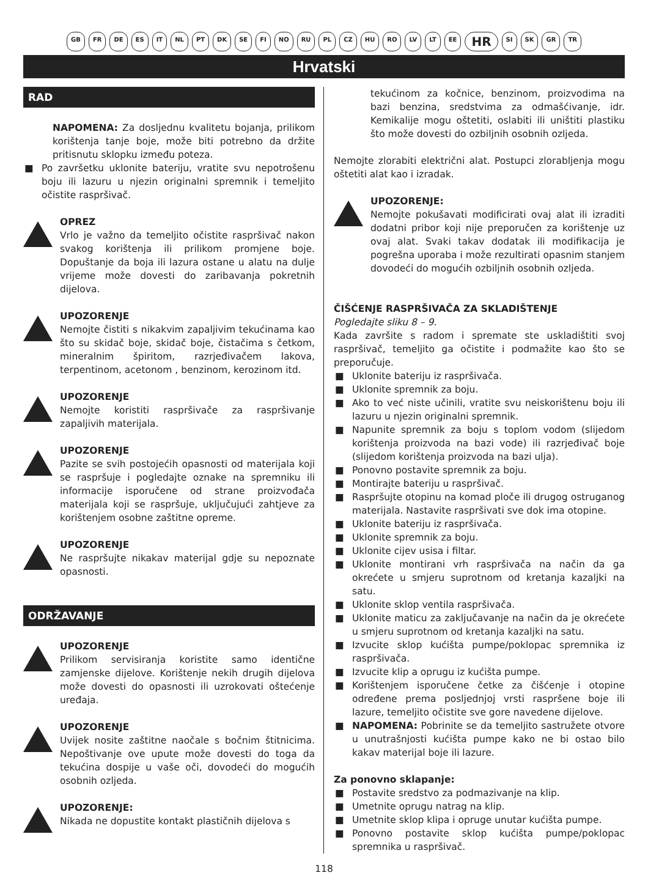GB FR DE ES IT NL PT DK SE FI NO RU PL CZ HU RO LV LT EE HR SI SK GR TR
Hrvatski
RAD
NAPOMENA: Za dosljednu kvalitetu bojanja, prilikom korištenja tanje boje, može biti potrebno da držite pritisnutu sklopku između poteza.
■ Po završetku uklonite bateriju, vratite svu nepotrošenu boju ili lazuru u njezin originalni spremnik i temeljito očistite raspršivač.
OPREZ
Vrlo je važno da temeljito očistite raspršivač nakon svakog korištenja ili prilikom promjene boje. Dopuštanje da boja ili lazura ostane u alatu na dulje vrijeme može dovesti do zaribavanja pokretnih dijelova.
UPOZORENJE
Nemojte čistiti s nikakvim zapaljivim tekućinama kao što su skidač boje, skidač boje, čistačima s četkom, mineralnim špiritom, razrjeđivačem lakova, terpentinom, acetonom , benzinom, kerozinom itd.
UPOZORENJE
Nemojte koristiti raspršivače za raspršivanje zapaljivih materijala.
UPOZORENJE
Pazite se svih postojećih opasnosti od materijala koji se raspršuje i pogledajte oznake na spremniku ili informacije isporučene od strane proizvođača materijala koji se raspršuje, uključujući zahtjeve za korištenjem osobne zaštitne opreme.
UPOZORENJE
Ne raspršujte nikakav materijal gdje su nepoznate opasnosti.
ODRŽAVANJE
UPOZORENJE
Prilikom servisiranja koristite samo identične zamjenske dijelove. Korištenje nekih drugih dijelova može dovesti do opasnosti ili uzrokovati oštećenje uređaja.
UPOZORENJE
Uvijek nosite zaštitne naočale s bočnim štitnicima. Nepoštivanje ove upute može dovesti do toga da tekućina dospije u vaše oči, dovodeći do mogućih osobnih ozljeda.
UPOZORENJE:
Nikada ne dopustite kontakt plastičnih dijelova s
tekućinom za kočnice, benzinom, proizvodima na bazi benzina, sredstvima za odmašćivanje, idr. Kemikalije mogu oštetiti, oslabiti ili uništiti plastiku što može dovesti do ozbiljnih osobnih ozljeda.
Nemojte zlorabiti električni alat. Postupci zlorabljenja mogu oštetiti alat kao i izradak.
UPOZORENJE:
Nemojte pokušavati modificirati ovaj alat ili izraditi dodatni pribor koji nije preporučen za korištenje uz ovaj alat. Svaki takav dodatak ili modifikacija je pogrešna uporaba i može rezultirati opasnim stanjem dovodeći do mogućih ozbiljnih osobnih ozljeda.
ČIŠĆENJE RASPRŠIVAČA ZA SKLADIŠTENJE
Pogledajte sliku 8 – 9.
Kada završite s radom i spremate ste uskladištiti svoj raspršivač, temeljito ga očistite i podmažite kao što se preporučuje.
■ Uklonite bateriju iz raspršivača.
■ Uklonite spremnik za boju.
■ Ako to već niste učinili, vratite svu neiskorištenu boju ili lazuru u njezin originalni spremnik.
■ Napunite spremnik za boju s toplom vodom (slijedom korištenja proizvoda na bazi vode) ili razrjeđivač boje (slijedom korištenja proizvoda na bazi ulja).
■ Ponovno postavite spremnik za boju.
■ Montirajte bateriju u raspršivač.
■ Raspršujte otopinu na komad ploče ili drugog ostruganog materijala. Nastavite raspršivati sve dok ima otopine.
■ Uklonite bateriju iz raspršivača.
■ Uklonite spremnik za boju.
■ Uklonite cijev usisa i filtar.
■ Uklonite montirani vrh raspršivača na način da ga okrećete u smjeru suprotnom od kretanja kazaljki na satu.
■ Uklonite sklop ventila raspršivača.
■ Uklonite maticu za zaključavanje na način da je okrećete u smjeru suprotnom od kretanja kazaljki na satu.
■ Izvucite sklop kućišta pumpe/poklopac spremnika iz raspršivača.
■ Izvucite klip a oprugu iz kućišta pumpe.
■ Korištenjem isporučene četke za čišćenje i otopine određene prema posljednjoj vrsti raspršene boje ili lazure, temeljito očistite sve gore navedene dijelove.
■ NAPOMENA: Pobrinite se da temeljito sastružete otvore u unutrašnjosti kućišta pumpe kako ne bi ostao bilo kakav materijal boje ili lazure.
Za ponovno sklapanje:
■ Postavite sredstvo za podmazivanje na klip.
■ Umetnite oprugu natrag na klip.
■ Umetnite sklop klipa i opruge unutar kućišta pumpe.
■ Ponovno postavite sklop kućišta pumpe/poklopac spremnika u raspršivač.
118